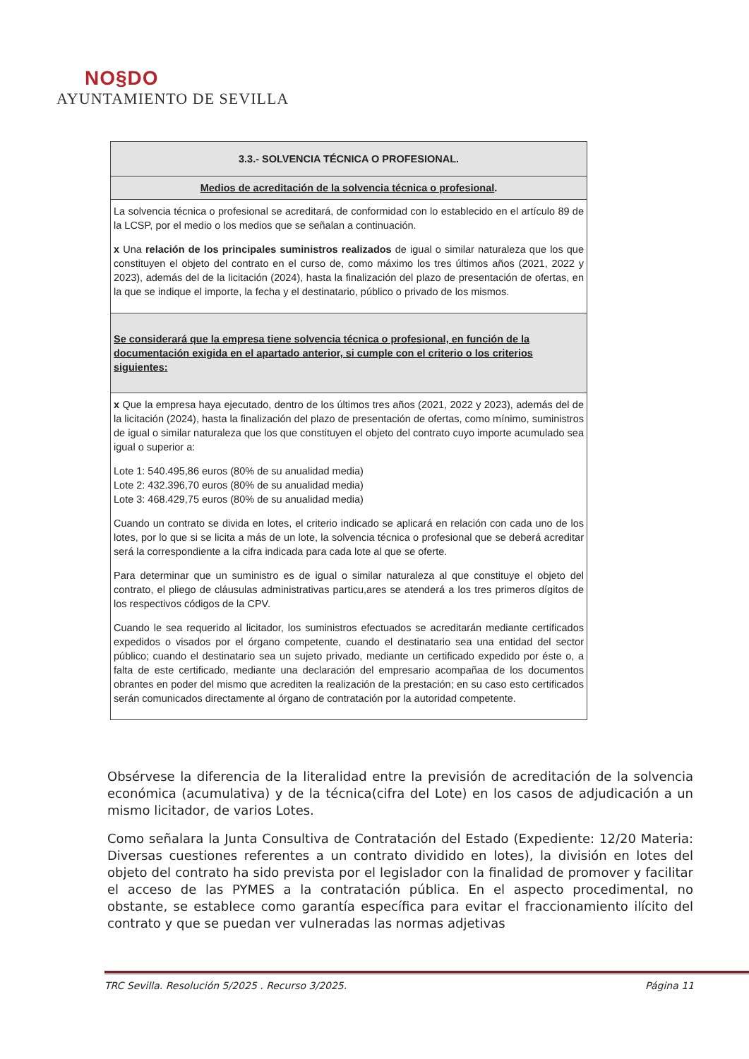NO§DO
AYUNTAMIENTO DE SEVILLA
| 3.3.- SOLVENCIA TÉCNICA O PROFESIONAL. |
| Medios de acreditación de la solvencia técnica o profesional . |
| La solvencia técnica o profesional se acreditará, de conformidad con lo establecido en el artículo 89 de la LCSP, por el medio o los medios que se señalan a continuación. x Una relación de los principales suministros realizados de igual o similar naturaleza que los que constituyen el objeto del contrato en el curso de, como máximo los tres últimos años (2021, 2022 y 2023), además del de la licitación (2024), hasta la finalización del plazo de presentación de ofertas, en la que se indique el importe, la fecha y el destinatario, público o privado de los mismos. |
| Se considerará que la empresa tiene solvencia técnica o profesional, en función de la documentación exigida en el apartado anterior, si cumple con el criterio o los criterios siguientes: |
| x Que la empresa haya ejecutado, dentro de los últimos tres años (2021, 2022 y 2023), además del de la licitación (2024), hasta la finalización del plazo de presentación de ofertas, como mínimo, suministros de igual o similar naturaleza que los que constituyen el objeto del contrato cuyo importe acumulado sea igual o superior a: Lote 1: 540.495,86 euros (80% de su anualidad media) Lote 2: 432.396,70 euros (80% de su anualidad media) Lote 3: 468.429,75 euros (80% de su anualidad media) Cuando un contrato se divida en lotes, el criterio indicado se aplicará en relación con cada uno de los lotes, por lo que si se licita a más de un lote, la solvencia técnica o profesional que se deberá acreditar será la correspondiente a la cifra indicada para cada lote al que se oferte. Para determinar que un suministro es de igual o similar naturaleza al que constituye el objeto del contrato, el pliego de cláusulas administrativas particu,ares se atenderá a los tres primeros dígitos de los respectivos códigos de la CPV. Cuando le sea requerido al licitador, los suministros efectuados se acreditarán mediante certificados expedidos o visados por el órgano competente, cuando el destinatario sea una entidad del sector público; cuando el destinatario sea un sujeto privado, mediante un certificado expedido por éste o, a falta de este certificado, mediante una declaración del empresario acompañaa de los documentos obrantes en poder del mismo que acrediten la realización de la prestación; en su caso esto certificados serán comunicados directamente al órgano de contratación por la autoridad competente. |
Obsérvese la diferencia de la literalidad entre la previsión de acreditación de la solvencia económica (acumulativa) y de la técnica(cifra del Lote) en los casos de adjudicación a un mismo licitador, de varios Lotes.
Como señalara la Junta Consultiva de Contratación del Estado (Expediente: 12/20 Materia: Diversas cuestiones referentes a un contrato dividido en lotes), la división en lotes del objeto del contrato ha sido prevista por el legislador con la finalidad de promover y facilitar el acceso de las PYMES a la contratación pública. En el aspecto procedimental, no obstante, se establece como garantía específica para evitar el fraccionamiento ilícito del contrato y que se puedan ver vulneradas las normas adjetivas
TRC Sevilla. Resolución 5/2025 . Recurso 3/2025. Página 11